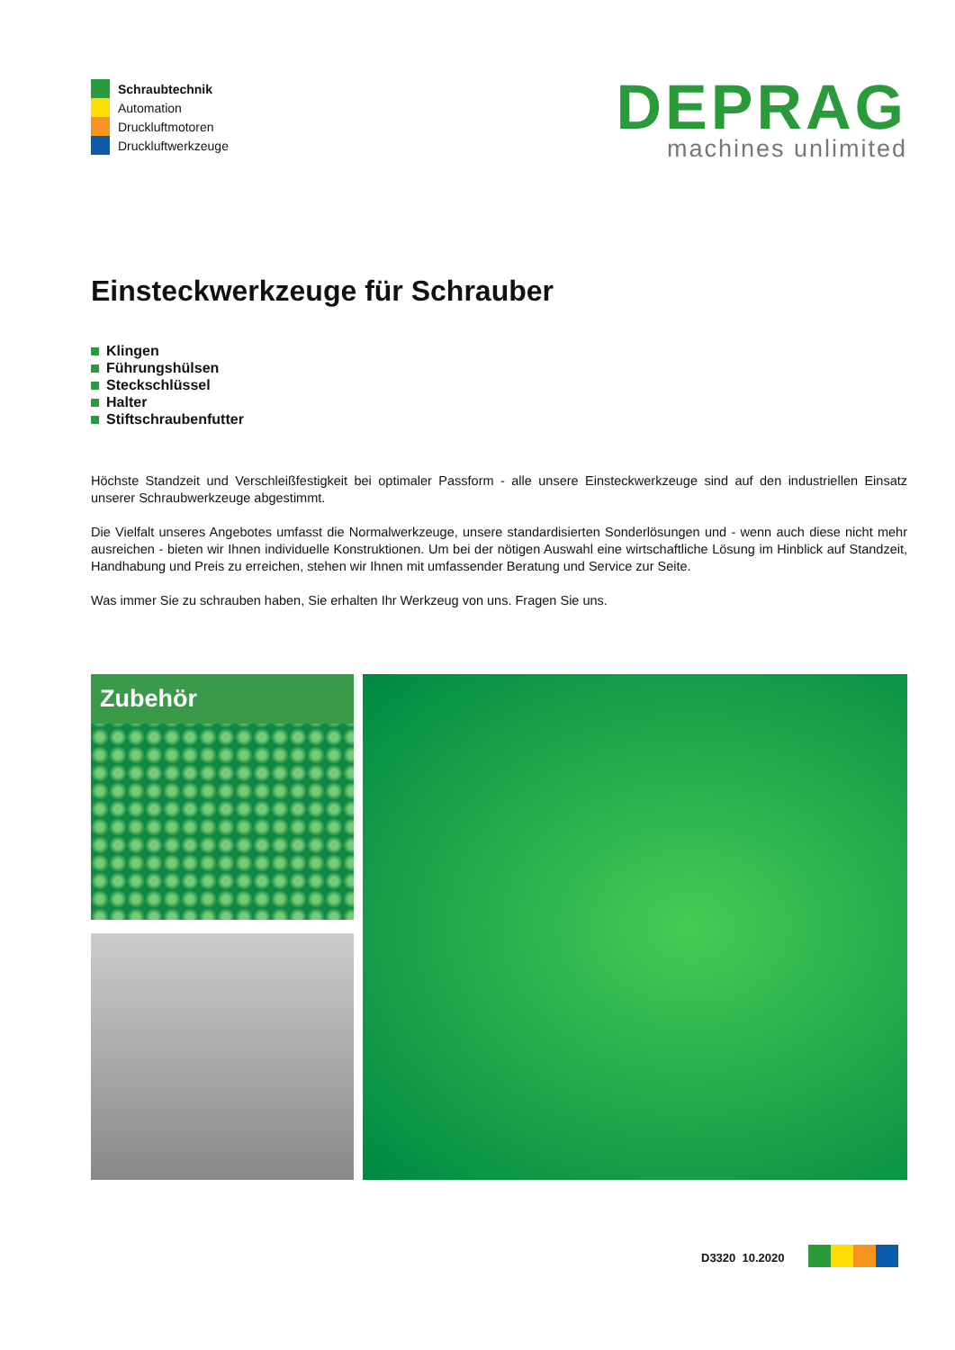Schraubtechnik
Automation
Druckluftmotoren
Druckluftwerkzeuge
DEPRAG
machines unlimited
Einsteckwerkzeuge für Schrauber
Klingen
Führungshülsen
Steckschlüssel
Halter
Stiftschraubenfutter
Höchste Standzeit und Verschleißfestigkeit bei optimaler Passform - alle unsere Einsteckwerkzeuge sind auf den industriellen Einsatz unserer Schraubwerkzeuge abgestimmt.
Die Vielfalt unseres Angebotes umfasst die Normalwerkzeuge, unsere standardisierten Sonderlösungen und - wenn auch diese nicht mehr ausreichen - bieten wir Ihnen individuelle Konstruktionen. Um bei der nötigen Auswahl eine wirtschaftliche Lösung im Hinblick auf Standzeit, Handhabung und Preis zu erreichen, stehen wir Ihnen mit umfassender Beratung und Service zur Seite.
Was immer Sie zu schrauben haben, Sie erhalten Ihr Werkzeug von uns. Fragen Sie uns.
Zubehör
D3320 10.2020